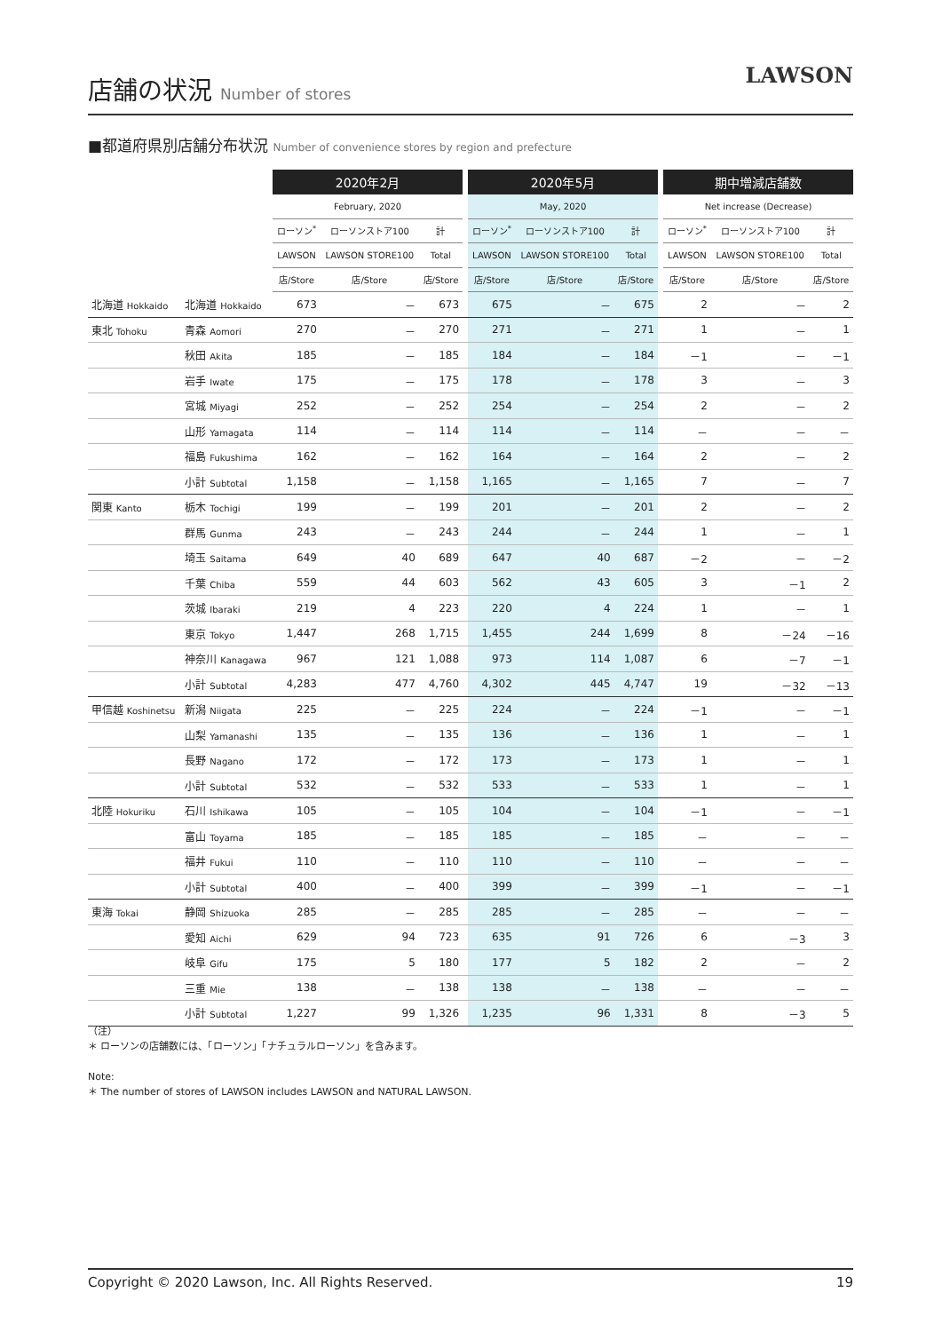店舗の状況 Number of stores
LAWSON
■都道府県別店舗分布状況 Number of convenience stores by region and prefecture
| | | 2020年2月 | | | | 2020年5月 | | | | 期中増減店舗数 | | |
| --- | --- | --- | --- | --- | --- | --- | --- | --- | --- | --- | --- | --- |
| | | February, 2020 | | | | May, 2020 | | | | Net increase (Decrease) | | |
| | | ローソン<sup>*</sup> | ローソンストア100 | 計 | | ローソン<sup>*</sup> | ローソンストア100 | 計 | | ローソン<sup>*</sup> | ローソンストア100 | 計 |
| | | LAWSON | LAWSON STORE100 | Total | | LAWSON | LAWSON STORE100 | Total | | LAWSON | LAWSON STORE100 | Total |
| | | 店/Store | 店/Store | 店/Store | | 店/Store | 店/Store | 店/Store | | 店/Store | 店/Store | 店/Store |
| 北海道 Hokkaido | 北海道 Hokkaido | 673 | － | 673 | | 675 | － | 675 | | 2 | － | 2 |
| 東北 Tohoku | 青森 Aomori | 270 | － | 270 | | 271 | － | 271 | | 1 | － | 1 |
| | 秋田 Akita | 185 | － | 185 | | 184 | － | 184 | | －1 | － | －1 |
| | 岩手 Iwate | 175 | － | 175 | | 178 | － | 178 | | 3 | － | 3 |
| | 宮城 Miyagi | 252 | － | 252 | | 254 | － | 254 | | 2 | － | 2 |
| | 山形 Yamagata | 114 | － | 114 | | 114 | － | 114 | | － | － | － |
| | 福島 Fukushima | 162 | － | 162 | | 164 | － | 164 | | 2 | － | 2 |
| | 小計 Subtotal | 1,158 | － | 1,158 | | 1,165 | － | 1,165 | | 7 | － | 7 |
| 関東 Kanto | 栃木 Tochigi | 199 | － | 199 | | 201 | － | 201 | | 2 | － | 2 |
| | 群馬 Gunma | 243 | － | 243 | | 244 | － | 244 | | 1 | － | 1 |
| | 埼玉 Saitama | 649 | 40 | 689 | | 647 | 40 | 687 | | －2 | － | －2 |
| | 千葉 Chiba | 559 | 44 | 603 | | 562 | 43 | 605 | | 3 | －1 | 2 |
| | 茨城 Ibaraki | 219 | 4 | 223 | | 220 | 4 | 224 | | 1 | － | 1 |
| | 東京 Tokyo | 1,447 | 268 | 1,715 | | 1,455 | 244 | 1,699 | | 8 | －24 | －16 |
| | 神奈川 Kanagawa | 967 | 121 | 1,088 | | 973 | 114 | 1,087 | | 6 | －7 | －1 |
| | 小計 Subtotal | 4,283 | 477 | 4,760 | | 4,302 | 445 | 4,747 | | 19 | －32 | －13 |
| 甲信越 Koshinetsu | 新潟 Niigata | 225 | － | 225 | | 224 | － | 224 | | －1 | － | －1 |
| | 山梨 Yamanashi | 135 | － | 135 | | 136 | － | 136 | | 1 | － | 1 |
| | 長野 Nagano | 172 | － | 172 | | 173 | － | 173 | | 1 | － | 1 |
| | 小計 Subtotal | 532 | － | 532 | | 533 | － | 533 | | 1 | － | 1 |
| 北陸 Hokuriku | 石川 Ishikawa | 105 | － | 105 | | 104 | － | 104 | | －1 | － | －1 |
| | 富山 Toyama | 185 | － | 185 | | 185 | － | 185 | | － | － | － |
| | 福井 Fukui | 110 | － | 110 | | 110 | － | 110 | | － | － | － |
| | 小計 Subtotal | 400 | － | 400 | | 399 | － | 399 | | －1 | － | －1 |
| 東海 Tokai | 静岡 Shizuoka | 285 | － | 285 | | 285 | － | 285 | | － | － | － |
| | 愛知 Aichi | 629 | 94 | 723 | | 635 | 91 | 726 | | 6 | －3 | 3 |
| | 岐阜 Gifu | 175 | 5 | 180 | | 177 | 5 | 182 | | 2 | － | 2 |
| | 三重 Mie | 138 | － | 138 | | 138 | － | 138 | | － | － | － |
| | 小計 Subtotal | 1,227 | 99 | 1,326 | | 1,235 | 96 | 1,331 | | 8 | －3 | 5 |
（注）
＊ ローソンの店舗数には、「ローソン」「ナチュラルローソン」を含みます。
Note:
＊ The number of stores of LAWSON includes LAWSON and NATURAL LAWSON.
Copyright © 2020 Lawson, Inc. All Rights Reserved. 19